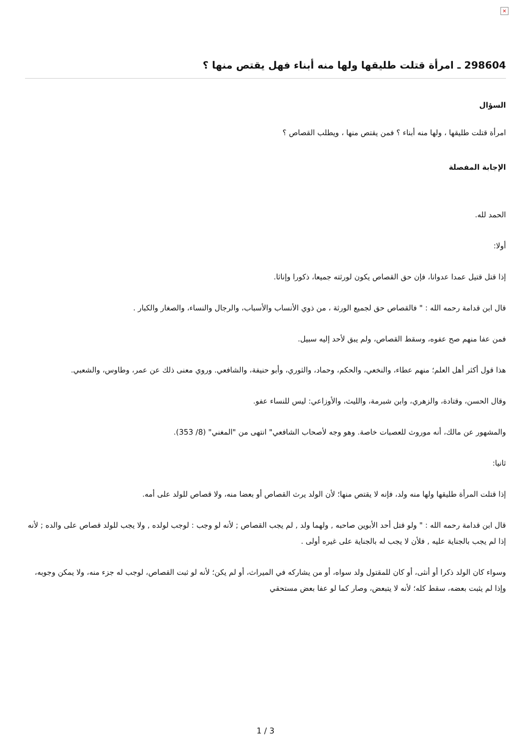×
298604 ـ امرأة قتلت طليقها ولها منه أبناء فهل يقتص منها ؟
السؤال
امرأة قتلت طليقها ، ولها منه أبناء ؟ فمن يقتص منها ، ويطلب القصاص ؟
الإجابة المفصلة
الحمد لله.
أولا:
إذا قتل قتيل عمدا عدوانا، فإن حق القصاص يكون لورثته جميعا، ذكورا وإناثا.
قال ابن قدامة رحمه الله : " فالقصاص حق لجميع الورثة ، من ذوي الأنساب والأسباب، والرجال والنساء، والصغار والكبار .
فمن عفا منهم صح عفوه، وسقط القصاص، ولم يبق لأحد إليه سبيل.
هذا قول أكثر أهل العلم؛ منهم عطاء، والنخعي، والحكم، وحماد، والثوري، وأبو حنيفة، والشافعي. وروي معنى ذلك عن عمر، وطاوس، والشعبي.
وقال الحسن، وقتادة، والزهري، وابن شبرمة، والليث، والأوزاعي: ليس للنساء عفو.
والمشهور عن مالك، أنه موروث للعصبات خاصة. وهو وجه لأصحاب الشافعي" انتهى من "المغني" (8/ 353).
ثانيا:
إذا قتلت المرأة طليقها ولها منه ولد، فإنه لا يقتص منها؛ لأن الولد يرث القصاص أو بعضا منه، ولا قصاص للولد على أمه.
قال ابن قدامة رحمه الله : " ولو قتل أحد الأبوين صاحبه , ولهما ولد , لم يجب القصاص ; لأنه لو وجب : لوجب لولده , ولا يجب للولد قصاص على والده ; لأنه إذا لم يجب بالجناية عليه , فلأن لا يجب له بالجناية على غيره أولى .
وسواء كان الولد ذكرا أو أنثى، أو كان للمقتول ولد سواه، أو من يشاركه في الميراث، أو لم يكن؛ لأنه لو ثبت القصاص، لوجب له جزء منه، ولا يمكن وجوبه، وإذا لم يثبت بعضه، سقط كله؛ لأنه لا يتبعض، وصار كما لو عفا بعض مستحقي
1 / 3